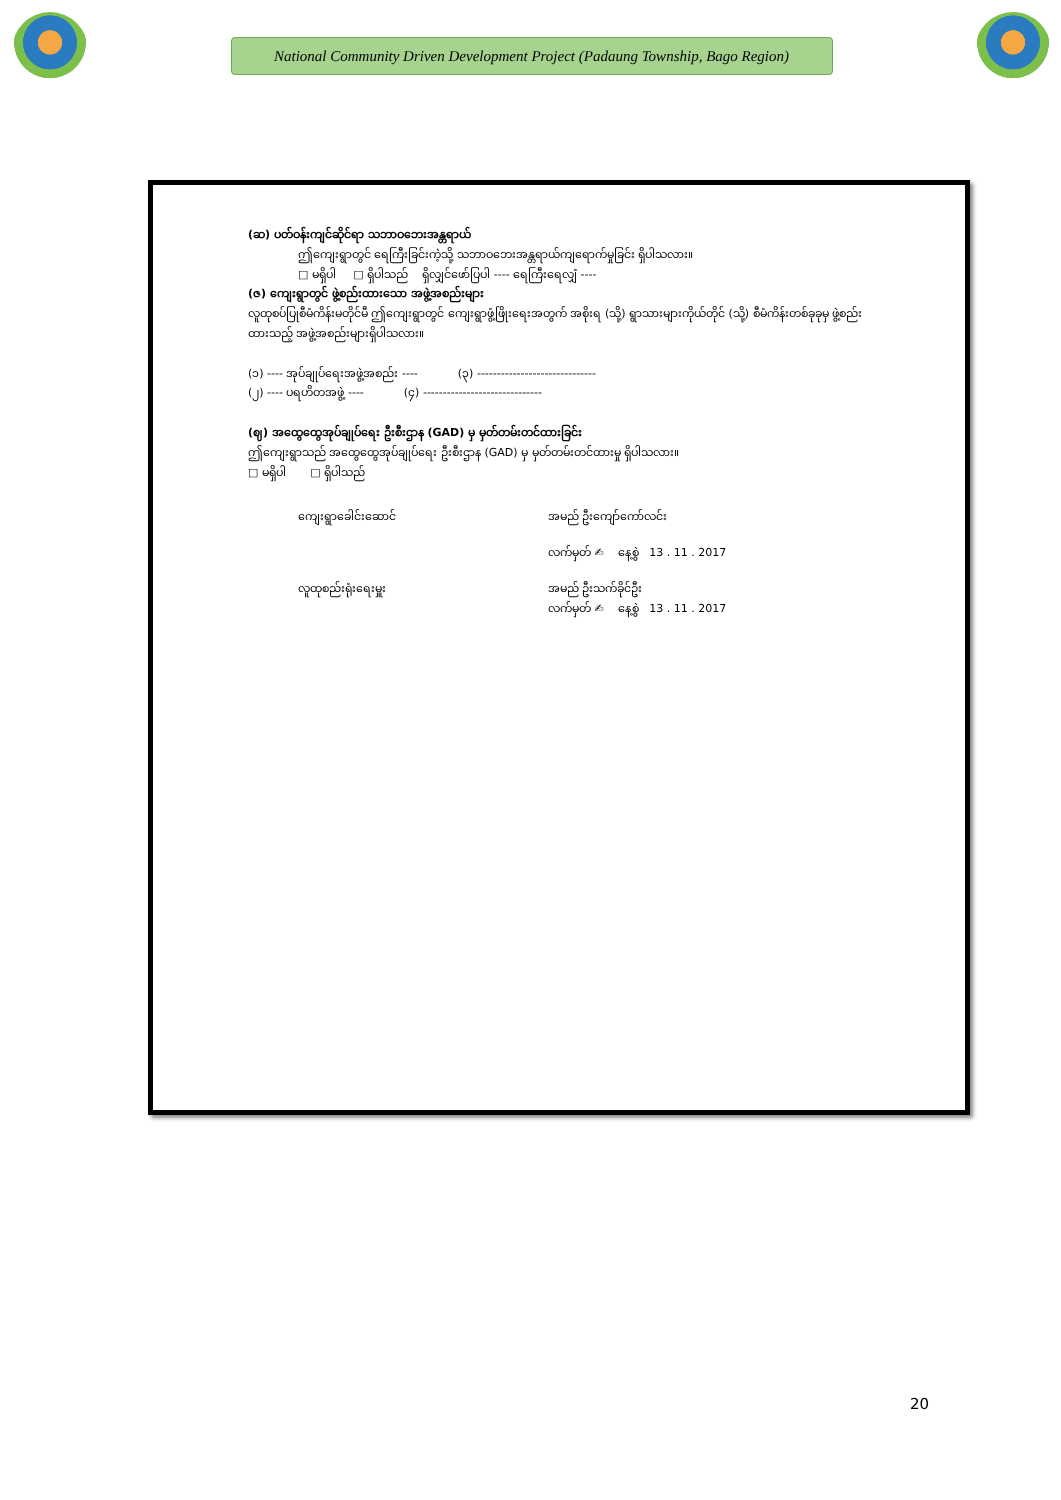National Community Driven Development Project (Padaung Township, Bago Region)
(ဆ) ပတ်ဝန်းကျင်ဆိုင်ရာ သဘာဝဘေးအန္တရာယ်
ဤကျေးရွာတွင် ရေကြီးခြင်းကဲ့သို့ သဘာဝဘေးအန္တရာယ်ကျရောက်မှုခြင်း ရှိပါသလား။
□ မရှိပါ □ ရှိပါသည် ရှိလျှင်ဖော်ပြပါ ---- ရေကြီးရေလျှံ ----
(ဇ) ကျေးရွာတွင် ဖွဲ့စည်းထားသော အဖွဲ့အစည်းများ
လူထုစပ်ပြုစီမံကိန်းမတိုင်မီ ဤကျေးရွာတွင် ကျေးရွာဖွံ့ဖြိုးရေးအတွက် အစိုးရ (သို့) ရွာသားများကိုယ်တိုင် (သို့) စီမံကိန်းတစ်ခုခုမှ ဖွဲ့စည်းထားသည့် အဖွဲ့အစည်းများရှိပါသလား။
(၁) ---- အုပ်ချုပ်ရေးအဖွဲ့အစည်း ----
(၃) ------------------------------
(၂) ---- ပရဟိတအဖွဲ့ ---- (၄) ------------------------------
(ဈ) အထွေထွေအုပ်ချုပ်ရေး ဦးစီးဌာန (GAD) မှ မှတ်တမ်းတင်ထားခြင်း
ဤကျေးရွာသည် အထွေထွေအုပ်ချုပ်ရေး ဦးစီးဌာန (GAD) မှ မှတ်တမ်းတင်ထားမှု ရှိပါသလား။
□ မရှိပါ □ ရှိပါသည်
ကျေးရွာခေါင်းဆောင်
အမည် ဦးကျော်ကော်လင်း
လက်မှတ် ✍ နေ့စွဲ 13 . 11 . 2017
လူထုစည်းရုံးရေးမှူး
အမည် ဦးသက်ခိုင်ဦး
လက်မှတ် ✍ နေ့စွဲ 13 . 11 . 2017
20